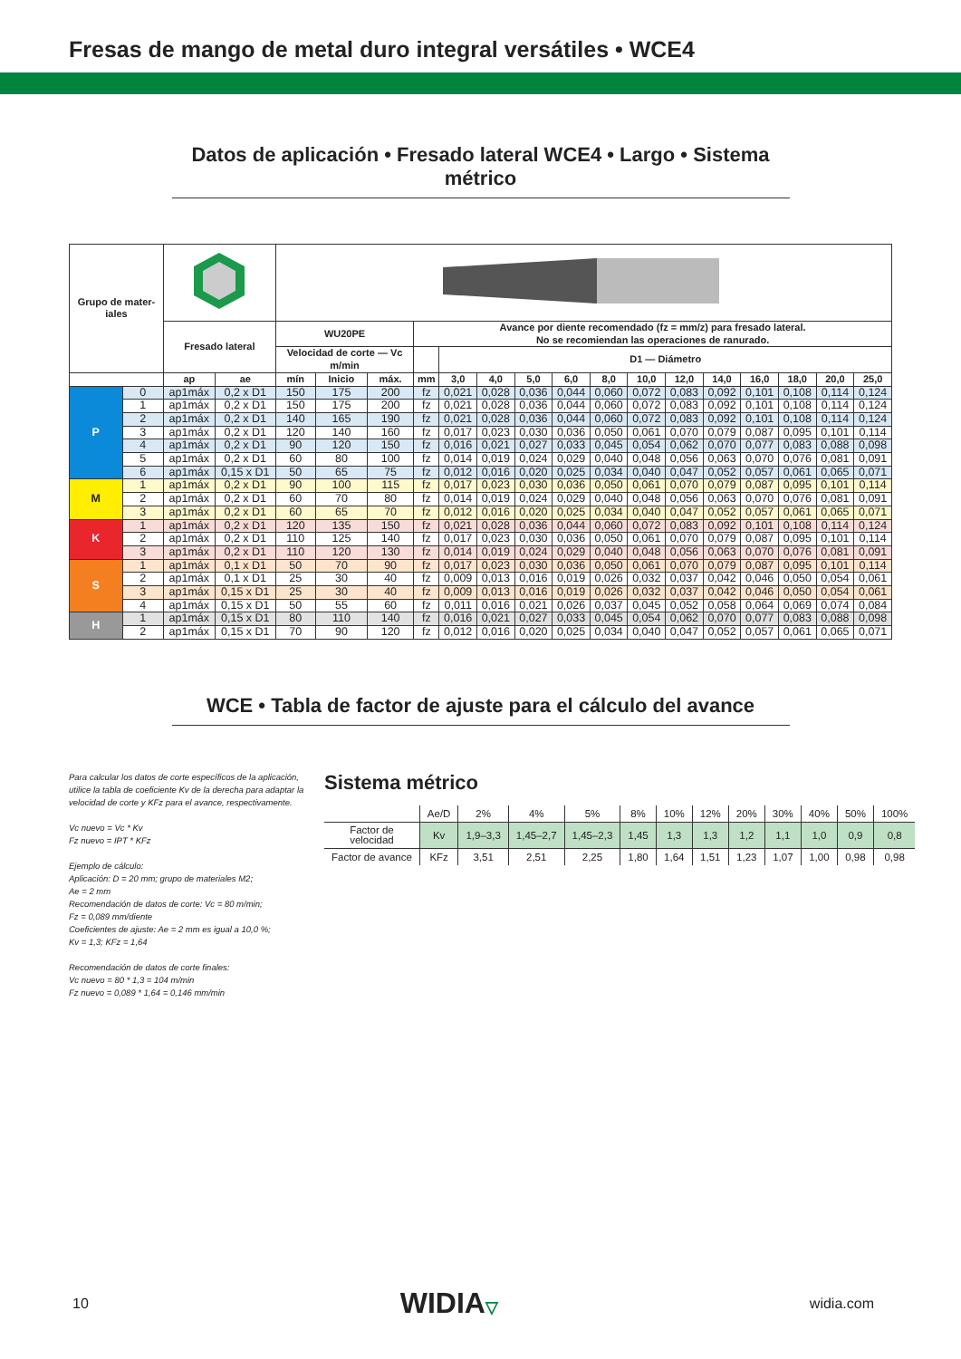Fresas de mango de metal duro integral versátiles • WCE4
Datos de aplicación • Fresado lateral WCE4 • Largo • Sistema métrico
| Grupo de mater- iales | | | | | | | | | | | | | | | | | | | |
| --- | --- | --- | --- | --- | --- | --- | --- | --- | --- | --- | --- | --- | --- | --- | --- | --- | --- | --- | --- |
| | | Fresado lateral | | WU20PE | | | Avance por diente recomendado (fz = mm/z) para fresado lateral. No se recomiendan las operaciones de ranurado. | | | | | | | | | | | | |
| | | | | Velocidad de corte — Vc m/min | | | | D1 — Diámetro | | | | | | | | | | | |
| | | ap | ae | mín | Inicio | máx. | mm | 3,0 | 4,0 | 5,0 | 6,0 | 8,0 | 10,0 | 12,0 | 14,0 | 16,0 | 18,0 | 20,0 | 25,0 |
| P | 0 | ap1máx | 0,2 x D1 | 150 | 175 | 200 | fz | 0,021 | 0,028 | 0,036 | 0,044 | 0,060 | 0,072 | 0,083 | 0,092 | 0,101 | 0,108 | 0,114 | 0,124 |
| | 1 | ap1máx | 0,2 x D1 | 150 | 175 | 200 | fz | 0,021 | 0,028 | 0,036 | 0,044 | 0,060 | 0,072 | 0,083 | 0,092 | 0,101 | 0,108 | 0,114 | 0,124 |
| | 2 | ap1máx | 0,2 x D1 | 140 | 165 | 190 | fz | 0,021 | 0,028 | 0,036 | 0,044 | 0,060 | 0,072 | 0,083 | 0,092 | 0,101 | 0,108 | 0,114 | 0,124 |
| | 3 | ap1máx | 0,2 x D1 | 120 | 140 | 160 | fz | 0,017 | 0,023 | 0,030 | 0,036 | 0,050 | 0,061 | 0,070 | 0,079 | 0,087 | 0,095 | 0,101 | 0,114 |
| | 4 | ap1máx | 0,2 x D1 | 90 | 120 | 150 | fz | 0,016 | 0,021 | 0,027 | 0,033 | 0,045 | 0,054 | 0,062 | 0,070 | 0,077 | 0,083 | 0,088 | 0,098 |
| | 5 | ap1máx | 0,2 x D1 | 60 | 80 | 100 | fz | 0,014 | 0,019 | 0,024 | 0,029 | 0,040 | 0,048 | 0,056 | 0,063 | 0,070 | 0,076 | 0,081 | 0,091 |
| | 6 | ap1máx | 0,15 x D1 | 50 | 65 | 75 | fz | 0,012 | 0,016 | 0,020 | 0,025 | 0,034 | 0,040 | 0,047 | 0,052 | 0,057 | 0,061 | 0,065 | 0,071 |
| M | 1 | ap1máx | 0,2 x D1 | 90 | 100 | 115 | fz | 0,017 | 0,023 | 0,030 | 0,036 | 0,050 | 0,061 | 0,070 | 0,079 | 0,087 | 0,095 | 0,101 | 0,114 |
| | 2 | ap1máx | 0,2 x D1 | 60 | 70 | 80 | fz | 0,014 | 0,019 | 0,024 | 0,029 | 0,040 | 0,048 | 0,056 | 0,063 | 0,070 | 0,076 | 0,081 | 0,091 |
| | 3 | ap1máx | 0,2 x D1 | 60 | 65 | 70 | fz | 0,012 | 0,016 | 0,020 | 0,025 | 0,034 | 0,040 | 0,047 | 0,052 | 0,057 | 0,061 | 0,065 | 0,071 |
| K | 1 | ap1máx | 0,2 x D1 | 120 | 135 | 150 | fz | 0,021 | 0,028 | 0,036 | 0,044 | 0,060 | 0,072 | 0,083 | 0,092 | 0,101 | 0,108 | 0,114 | 0,124 |
| | 2 | ap1máx | 0,2 x D1 | 110 | 125 | 140 | fz | 0,017 | 0,023 | 0,030 | 0,036 | 0,050 | 0,061 | 0,070 | 0,079 | 0,087 | 0,095 | 0,101 | 0,114 |
| | 3 | ap1máx | 0,2 x D1 | 110 | 120 | 130 | fz | 0,014 | 0,019 | 0,024 | 0,029 | 0,040 | 0,048 | 0,056 | 0,063 | 0,070 | 0,076 | 0,081 | 0,091 |
| S | 1 | ap1máx | 0,1 x D1 | 50 | 70 | 90 | fz | 0,017 | 0,023 | 0,030 | 0,036 | 0,050 | 0,061 | 0,070 | 0,079 | 0,087 | 0,095 | 0,101 | 0,114 |
| | 2 | ap1máx | 0,1 x D1 | 25 | 30 | 40 | fz | 0,009 | 0,013 | 0,016 | 0,019 | 0,026 | 0,032 | 0,037 | 0,042 | 0,046 | 0,050 | 0,054 | 0,061 |
| | 3 | ap1máx | 0,15 x D1 | 25 | 30 | 40 | fz | 0,009 | 0,013 | 0,016 | 0,019 | 0,026 | 0,032 | 0,037 | 0,042 | 0,046 | 0,050 | 0,054 | 0,061 |
| | 4 | ap1máx | 0,15 x D1 | 50 | 55 | 60 | fz | 0,011 | 0,016 | 0,021 | 0,026 | 0,037 | 0,045 | 0,052 | 0,058 | 0,064 | 0,069 | 0,074 | 0,084 |
| H | 1 | ap1máx | 0,15 x D1 | 80 | 110 | 140 | fz | 0,016 | 0,021 | 0,027 | 0,033 | 0,045 | 0,054 | 0,062 | 0,070 | 0,077 | 0,083 | 0,088 | 0,098 |
| | 2 | ap1máx | 0,15 x D1 | 70 | 90 | 120 | fz | 0,012 | 0,016 | 0,020 | 0,025 | 0,034 | 0,040 | 0,047 | 0,052 | 0,057 | 0,061 | 0,065 | 0,071 |
WCE • Tabla de factor de ajuste para el cálculo del avance
Para calcular los datos de corte específicos de la aplicación, utilice la tabla de coeficiente Kv de la derecha para adaptar la velocidad de corte y KFz para el avance, respectivamente.
Vc nuevo = Vc * Kv
Fz nuevo = IPT * KFz
Ejemplo de cálculo:
Aplicación: D = 20 mm; grupo de materiales M2;
Ae = 2 mm
Recomendación de datos de corte: Vc = 80 m/min;
Fz = 0,089 mm/diente
Coeficientes de ajuste: Ae = 2 mm es igual a 10,0 %;
Kv = 1,3; KFz = 1,64
Recomendación de datos de corte finales:
Vc nuevo = 80 * 1,3 = 104 m/min
Fz nuevo = 0,089 * 1,64 = 0,146 mm/min
Sistema métrico
| | Ae/D | 2% | 4% | 5% | 8% | 10% | 12% | 20% | 30% | 40% | 50% | 100% |
| Factor de velocidad | Kv | 1,9–3,3 | 1,45–2,7 | 1,45–2,3 | 1,45 | 1,3 | 1,3 | 1,2 | 1,1 | 1,0 | 0,9 | 0,8 |
| Factor de avance | KFz | 3,51 | 2,51 | 2,25 | 1,80 | 1,64 | 1,51 | 1,23 | 1,07 | 1,00 | 0,98 | 0,98 |
10 WIDIA▽ widia.com